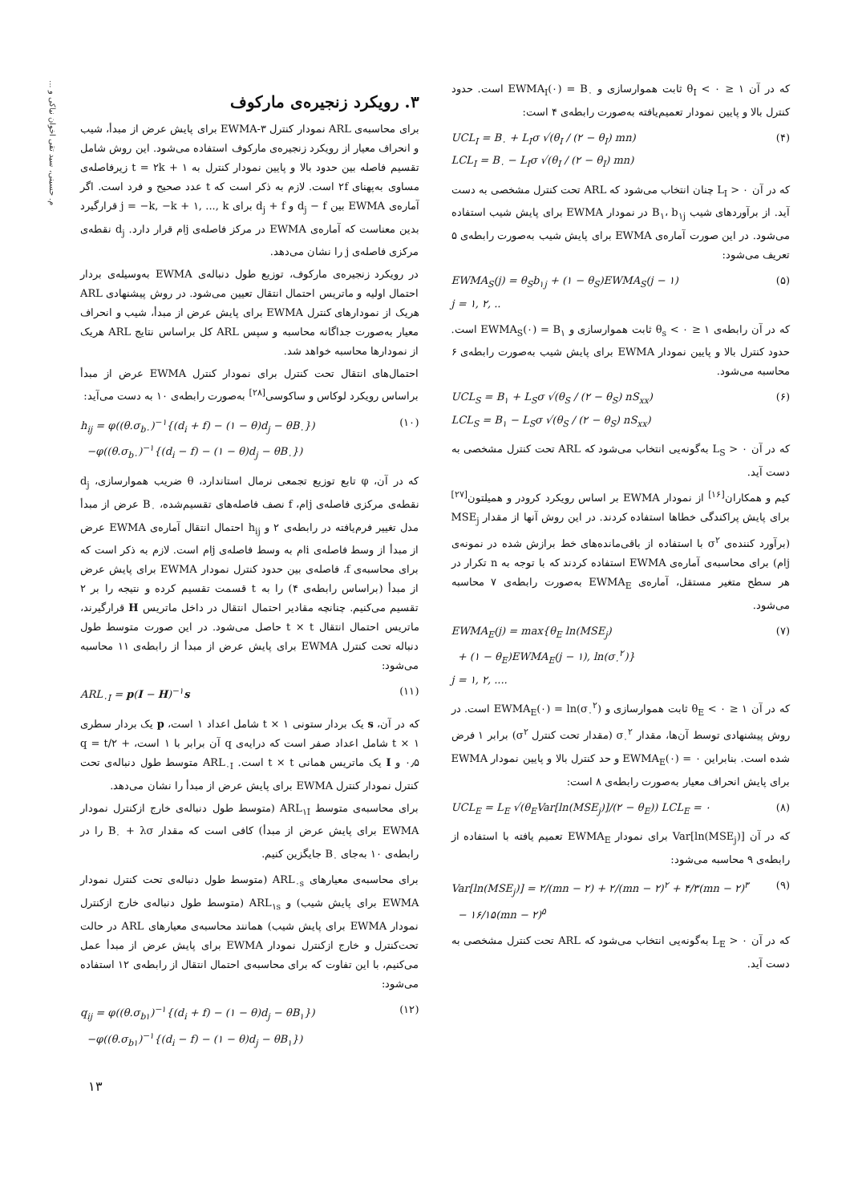م. حسینی، سید تقی اخوان نیاکی و ...
که در آن ۱ ≤ θ<sub>I</sub> < ۰ ثابت هموارسازی و EWMA<sub>I</sub>(۰) = B<sub>۰</sub> است. حدود کنترل بالا و پایین نمودار تعمیم‌یافته به‌صورت رابطه‌ی ۴ است:
UCL<sub>I</sub> = B<sub>۰</sub> + L<sub>I</sub>σ √(θ<sub>I</sub> / (۲ − θ<sub>I</sub>) mn)
LCL<sub>I</sub> = B<sub>۰</sub> − L<sub>I</sub>σ √(θ<sub>I</sub> / (۲ − θ<sub>I</sub>) mn) (۴)
که در آن L<sub>I</sub> > ۰ چنان انتخاب می‌شود که ARL تحت کنترل مشخصی به دست آید. از برآوردهای شیب B<sub>۱</sub>، b<sub>۱j</sub> در نمودار EWMA برای پایش شیب استفاده می‌شود. در این صورت آماره‌ی EWMA برای پایش شیب به‌صورت رابطه‌ی ۵ تعریف می‌شود:
EWMA<sub>S</sub>(j) = θ<sub>S</sub>b<sub>۱j</sub> + (۱ − θ<sub>S</sub>)EWMA<sub>S</sub>(j − ۱)
j = ۱, ۲, .. (۵)
که در آن رابطه‌ی ۱ ≤ θ<sub>s</sub> < ۰ ثابت هموارسازی و EWMA<sub>S</sub>(۰) = B<sub>۱</sub> است. حدود کنترل بالا و پایین نمودار EWMA برای پایش شیب به‌صورت رابطه‌ی ۶ محاسبه می‌شود.
UCL<sub>S</sub> = B<sub>۱</sub> + L<sub>S</sub>σ √(θ<sub>S</sub> / (۲ − θ<sub>S</sub>) nS<sub>xx</sub>)
LCL<sub>S</sub> = B<sub>۱</sub> − L<sub>S</sub>σ √(θ<sub>S</sub> / (۲ − θ<sub>S</sub>) nS<sub>xx</sub>) (۶)
که در آن L<sub>S</sub> > ۰ به‌گونه‌یی انتخاب می‌شود که ARL تحت کنترل مشخصی به دست آید.
کیم و همکاران<sup>[۱۶]</sup> از نمودار EWMA بر اساس رویکرد کرودر و همیلتون<sup>[۲۷]</sup> برای پایش پراکندگی خطاها استفاده کردند. در این روش آنها از مقدار MSE<sub>j</sub> (برآورد کننده‌ی σ<sup>۲</sup> با استفاده از باقی‌مانده‌های خط برازش شده در نمونه‌ی jام) برای محاسبه‌ی آماره‌ی EWMA استفاده کردند که با توجه به n تکرار در هر سطح متغیر مستقل، آماره‌ی EWMA<sub>E</sub> به‌صورت رابطه‌ی ۷ محاسبه می‌شود.
EWMA<sub>E</sub>(j) = max{θ<sub>E</sub> ln(MSE<sub>j</sub>)
+ (۱ − θ<sub>E</sub>)EWMA<sub>E</sub>(j − ۱), ln(σ<sub>۰</sub><sup>۲</sup>)}
j = ۱, ۲, .... (۷)
که در آن ۱ ≤ θ<sub>E</sub> < ۰ ثابت هموارسازی و EWMA<sub>E</sub>(۰) = ln(σ<sub>۰</sub><sup>۲</sup>) است. در روش پیشنهادی توسط آن‌ها، مقدار σ<sub>۰</sub><sup>۲</sup> (مقدار تحت کنترل σ<sup>۲</sup>) برابر ۱ فرض شده است. بنابراین EWMA<sub>E</sub>(۰) = ۰ و حد کنترل بالا و پایین نمودار EWMA برای پایش انحراف معیار به‌صورت رابطه‌ی ۸ است:
UCL<sub>E</sub> = L<sub>E</sub> √(θ<sub>E</sub>Var[ln(MSE<sub>j</sub>)]/(۲ − θ<sub>E</sub>)) LCL<sub>E</sub> = ۰ (۸)
که در آن Var[ln(MSE<sub>j</sub>)] برای نمودار EWMA<sub>E</sub> تعمیم یافته با استفاده از رابطه‌ی ۹ محاسبه می‌شود:
Var[ln(MSE<sub>j</sub>)] = ۲/(mn − ۲) + ۲/(mn − ۲)<sup>۲</sup> + ۴/۳(mn − ۲)<sup>۳</sup>
− ۱۶/۱۵(mn − ۲)<sup>۵</sup> (۹)
که در آن L<sub>E</sub> > ۰ به‌گونه‌یی انتخاب می‌شود که ARL تحت کنترل مشخصی به دست آید.
۳. رویکرد زنجیره‌ی مارکوف
برای محاسبه‌ی ARL نمودار کنترل ۳-EWMA برای پایش عرض از مبدأ، شیب و انحراف معیار از رویکرد زنجیره‌ی مارکوف استفاده می‌شود. این روش شامل تقسیم فاصله بین حدود بالا و پایین نمودار کنترل به t = ۲k + ۱ زیرفاصله‌ی مساوی به‌پهنای ۲f است. لازم به ذکر است که t عدد صحیح و فرد است. اگر آماره‌ی EWMA بین d<sub>j</sub> − f و d<sub>j</sub> + f برای j = −k, −k + ۱, ..., k قرارگیرد بدین معناست که آماره‌ی EWMA در مرکز فاصله‌ی jام قرار دارد. d<sub>j</sub> نقطه‌ی مرکزی فاصله‌ی j را نشان می‌دهد.
در رویکرد زنجیره‌ی مارکوف، توزیع طول دنباله‌ی EWMA به‌وسیله‌ی بردار احتمال اولیه و ماتریس احتمال انتقال تعیین می‌شود. در روش پیشنهادی ARL هریک از نمودارهای کنترل EWMA برای پایش عرض از مبدأ، شیب و انحراف معیار به‌صورت جداگانه محاسبه و سپس ARL کل براساس نتایج ARL هریک از نمودارها محاسبه خواهد شد.
احتمال‌های انتقال تحت کنترل برای نمودار کنترل EWMA عرض از مبدأ براساس رویکرد لوکاس و ساکوسی<sup>[۲۸]</sup> به‌صورت رابطه‌ی ۱۰ به دست می‌آید:
h<sub>ij</sub> = φ((θ.σ<sub>b۰</sub>)<sup>−۱</sup>{(d<sub>i</sub> + f) − (۱ − θ)d<sub>j</sub> − θB<sub>۰</sub>})
−φ((θ.σ<sub>b۰</sub>)<sup>−۱</sup>{(d<sub>i</sub> − f) − (۱ − θ)d<sub>j</sub> − θB<sub>۰</sub>}) (۱۰)
که در آن، φ تابع توزیع تجمعی نرمال استاندارد، θ ضریب هموارسازی، d<sub>j</sub> نقطه‌ی مرکزی فاصله‌ی jام، f نصف فاصله‌های تقسیم‌شده، B<sub>۰</sub> عرض از مبدأ مدل تغییر فرم‌یافته در رابطه‌ی ۲ و h<sub>ij</sub> احتمال انتقال آماره‌ی EWMA عرض از مبدأ از وسط فاصله‌ی iام به وسط فاصله‌ی jام است. لازم به ذکر است که برای محاسبه‌ی f، فاصله‌ی بین حدود کنترل نمودار EWMA برای پایش عرض از مبدأ (براساس رابطه‌ی ۴) را به t قسمت تقسیم کرده و نتیجه را بر ۲ تقسیم می‌کنیم. چنانچه مقادیر احتمال انتقال در داخل ماتریس H قرارگیرند، ماتریس احتمال انتقال t × t حاصل می‌شود. در این صورت متوسط طول دنباله تحت کنترل EWMA برای پایش عرض از مبدأ از رابطه‌ی ۱۱ محاسبه می‌شود:
ARL<sub>۰I</sub> = p(I − H)<sup>−۱</sup>s (۱۱)
که در آن، s یک بردار ستونی t × ۱ شامل اعداد ۱ است، p یک بردار سطری t × ۱ شامل اعداد صفر است که درایه‌ی q آن برابر با ۱ است، q = t/۲ + ۰٫۵ و I یک ماتریس همانی t × t است. ARL<sub>۰I</sub> متوسط طول دنباله‌ی تحت کنترل نمودار کنترل EWMA برای پایش عرض از مبدأ را نشان می‌دهد.
برای محاسبه‌ی متوسط ARL<sub>۱I</sub> (متوسط طول دنباله‌ی خارج ازکنترل نمودار EWMA برای پایش عرض از مبدأ) کافی است که مقدار B<sub>۰</sub> + λσ را در رابطه‌ی ۱۰ به‌جای B<sub>۰</sub> جایگزین کنیم.
برای محاسبه‌ی معیارهای ARL<sub>۰s</sub> (متوسط طول دنباله‌ی تحت کنترل نمودار EWMA برای پایش شیب) و ARL<sub>۱s</sub> (متوسط طول دنباله‌ی خارج ازکنترل نمودار EWMA برای پایش شیب) همانند محاسبه‌ی معیارهای ARL در حالت تحت‌کنترل و خارج ازکنترل نمودار EWMA برای پایش عرض از مبدأ عمل می‌کنیم، با این تفاوت که برای محاسبه‌ی احتمال انتقال از رابطه‌ی ۱۲ استفاده می‌شود:
q<sub>ij</sub> = φ((θ.σ<sub>b۱</sub>)<sup>−۱</sup>{(d<sub>i</sub> + f) − (۱ − θ)d<sub>j</sub> − θB<sub>۱</sub>})
−φ((θ.σ<sub>b۱</sub>)<sup>−۱</sup>{(d<sub>i</sub> − f) − (۱ − θ)d<sub>j</sub> − θB<sub>۱</sub>}) (۱۲)
۱۳